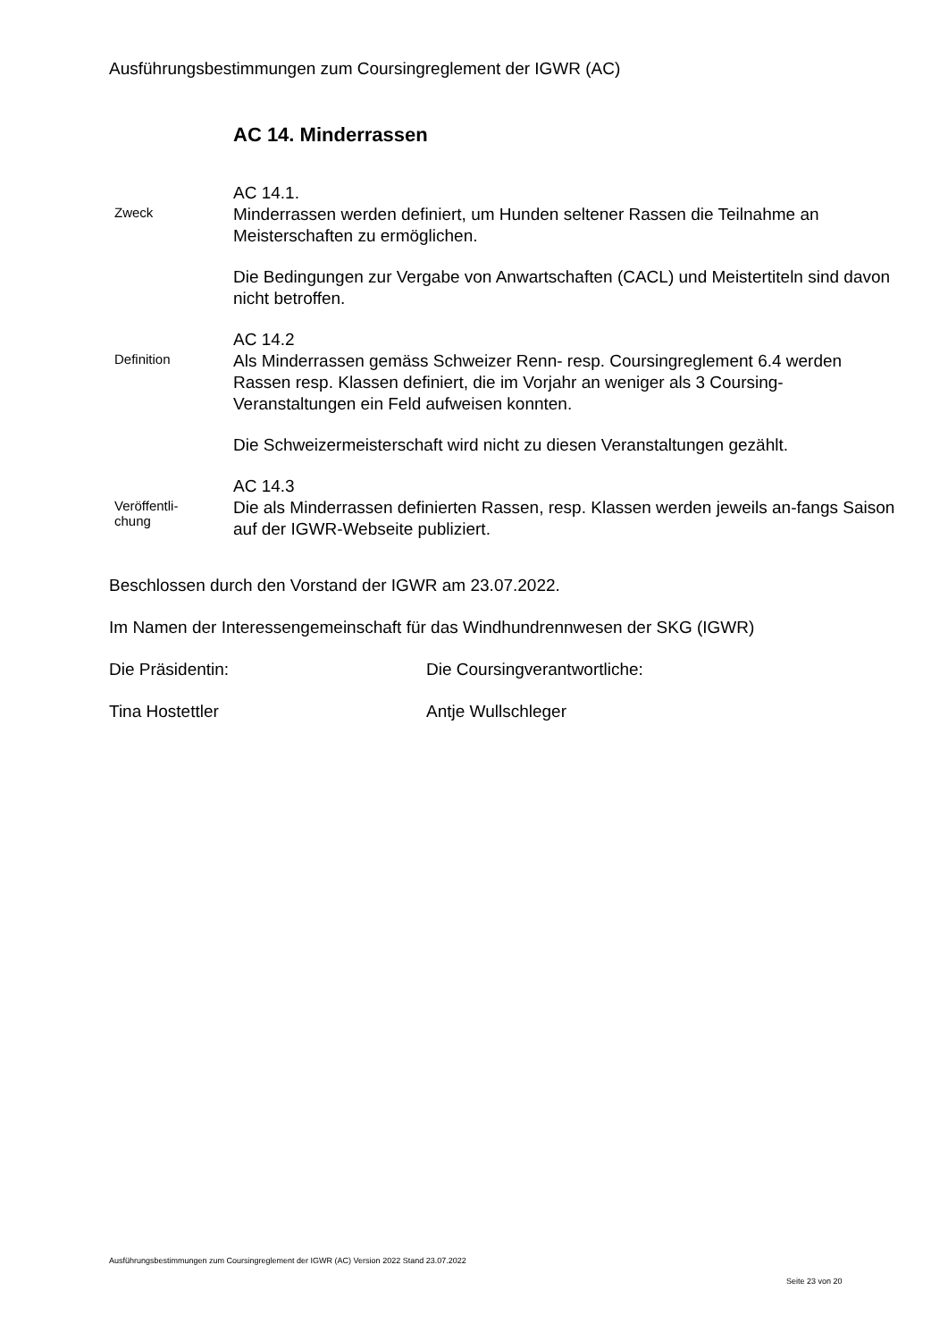Ausführungsbestimmungen zum Coursingreglement der IGWR (AC)
AC 14. Minderrassen
Zweck
AC 14.1.
Minderrassen werden definiert, um Hunden seltener Rassen die Teilnahme an Meisterschaften zu ermöglichen.
Die Bedingungen zur Vergabe von Anwartschaften (CACL) und Meistertiteln sind davon nicht betroffen.
Definition
AC 14.2
Als Minderrassen gemäss Schweizer Renn- resp. Coursingreglement 6.4 werden Rassen resp. Klassen definiert, die im Vorjahr an weniger als 3 Coursing-Veranstaltungen ein Feld aufweisen konnten.
Die Schweizermeisterschaft wird nicht zu diesen Veranstaltungen gezählt.
Veröffentli-
chung
AC 14.3
Die als Minderrassen definierten Rassen, resp. Klassen werden jeweils an-fangs Saison auf der IGWR-Webseite publiziert.
Beschlossen durch den Vorstand der IGWR am 23.07.2022.
Im Namen der Interessengemeinschaft für das Windhundrennwesen der SKG (IGWR)
Die Präsidentin: Die Coursingverantwortliche:
Tina Hostettler Antje Wullschleger
Ausführungsbestimmungen zum Coursingreglement der IGWR (AC) Version 2022 Stand 23.07.2022
Seite 23 von 20